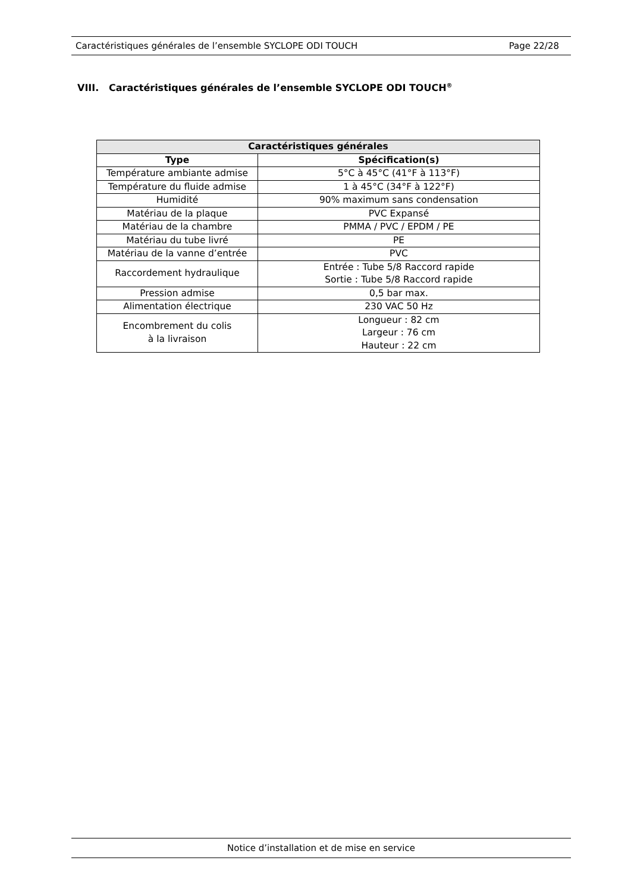Caractéristiques générales de l’ensemble SYCLOPE ODI TOUCH Page 22/28
VIII. Caractéristiques générales de l’ensemble SYCLOPE ODI TOUCH<sup>®</sup>
| Caractéristiques générales | |
| --- | --- |
| Type | Spécification(s) |
| Température ambiante admise | 5°C à 45°C (41°F à 113°F) |
| Température du fluide admise | 1 à 45°C (34°F à 122°F) |
| Humidité | 90% maximum sans condensation |
| Matériau de la plaque | PVC Expansé |
| Matériau de la chambre | PMMA / PVC / EPDM / PE |
| Matériau du tube livré | PE |
| Matériau de la vanne d’entrée | PVC |
| Raccordement hydraulique | Entrée : Tube 5/8 Raccord rapide Sortie : Tube 5/8 Raccord rapide |
| Pression admise | 0,5 bar max. |
| Alimentation électrique | 230 VAC 50 Hz |
| Encombrement du colis à la livraison | Longueur : 82 cm Largeur : 76 cm Hauteur : 22 cm |
Notice d’installation et de mise en service